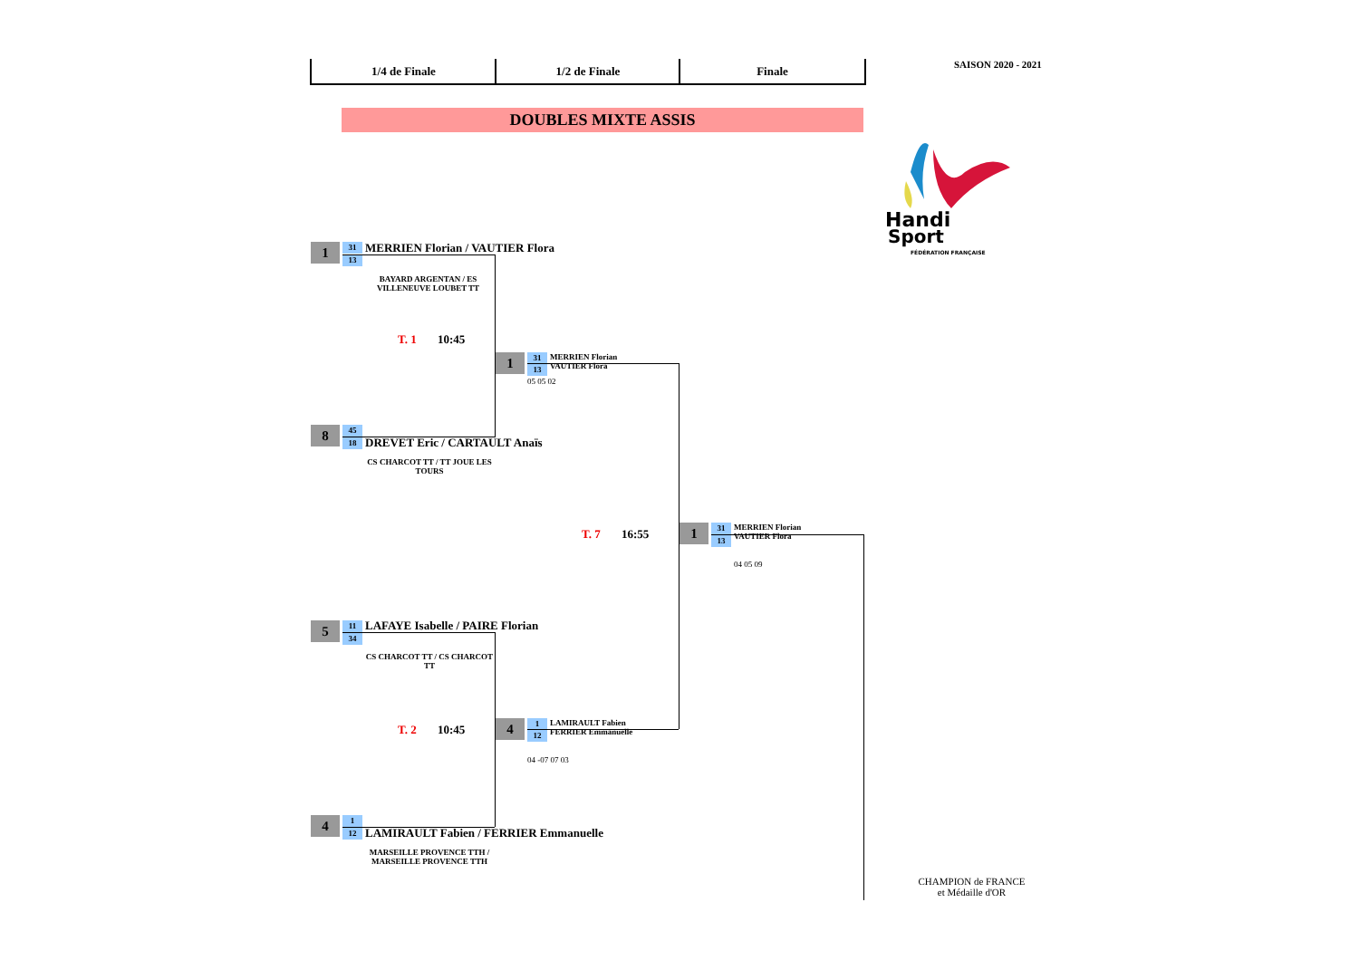1/4 de Finale 1/2 de Finale Finale SAISON 2020 - 2021
DOUBLES MIXTE ASSIS
Handi
Sport
FÉDÉRATION FRANÇAISE
1 31
13
MERRIEN Florian / VAUTIER Flora
BAYARD ARGENTAN / ES VILLENEUVE LOUBET TT
T. 1 10:45
1 31
13
MERRIEN Florian
VAUTIER Flora
05 05 02
8 45
18 DREVET Eric / CARTAULT Anaïs
CS CHARCOT TT / TT JOUE LES TOURS
T. 7 16:55 1 31
13
MERRIEN Florian
VAUTIER Flora
04 05 09
5 11
34
LAFAYE Isabelle / PAIRE Florian
CS CHARCOT TT / CS CHARCOT TT
T. 2 10:45 4 1
12
LAMIRAULT Fabien
FERRIER Emmanuelle
04 -07 07 03
4 1
12
LAMIRAULT Fabien / FERRIER Emmanuelle
MARSEILLE PROVENCE TTH / MARSEILLE PROVENCE TTH
CHAMPION de FRANCE
et Médaille d'OR